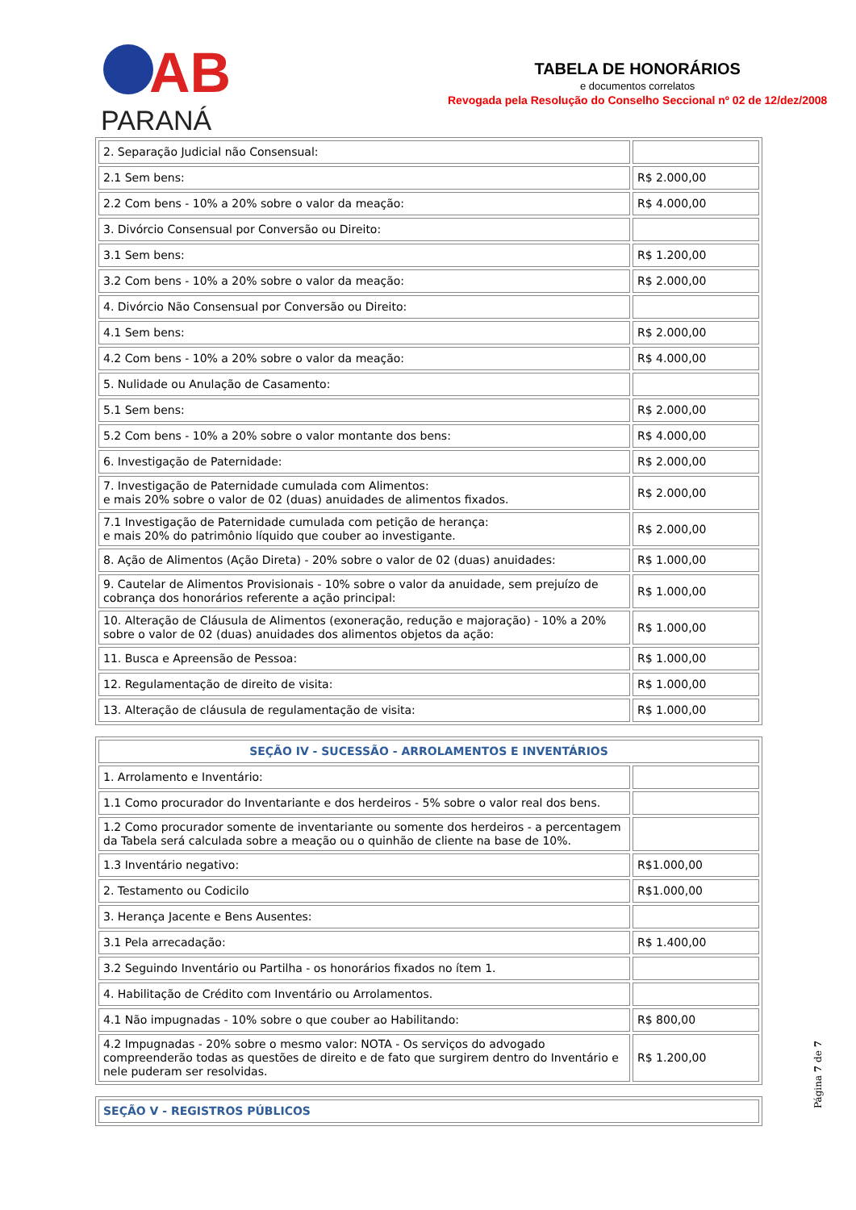AB
PARANÁ
TABELA DE HONORÁRIOS
e documentos correlatos
Revogada pela Resolução do Conselho Seccional nº 02 de 12/dez/2008
| 2. Separação Judicial não Consensual: | |
| 2.1 Sem bens: | R$ 2.000,00 |
| 2.2 Com bens - 10% a 20% sobre o valor da meação: | R$ 4.000,00 |
| 3. Divórcio Consensual por Conversão ou Direito: | |
| 3.1 Sem bens: | R$ 1.200,00 |
| 3.2 Com bens - 10% a 20% sobre o valor da meação: | R$ 2.000,00 |
| 4. Divórcio Não Consensual por Conversão ou Direito: | |
| 4.1 Sem bens: | R$ 2.000,00 |
| 4.2 Com bens - 10% a 20% sobre o valor da meação: | R$ 4.000,00 |
| 5. Nulidade ou Anulação de Casamento: | |
| 5.1 Sem bens: | R$ 2.000,00 |
| 5.2 Com bens - 10% a 20% sobre o valor montante dos bens: | R$ 4.000,00 |
| 6. Investigação de Paternidade: | R$ 2.000,00 |
| 7. Investigação de Paternidade cumulada com Alimentos: e mais 20% sobre o valor de 02 (duas) anuidades de alimentos fixados. | R$ 2.000,00 |
| 7.1 Investigação de Paternidade cumulada com petição de herança: e mais 20% do patrimônio líquido que couber ao investigante. | R$ 2.000,00 |
| 8. Ação de Alimentos (Ação Direta) - 20% sobre o valor de 02 (duas) anuidades: | R$ 1.000,00 |
| 9. Cautelar de Alimentos Provisionais - 10% sobre o valor da anuidade, sem prejuízo de cobrança dos honorários referente a ação principal: | R$ 1.000,00 |
| 10. Alteração de Cláusula de Alimentos (exoneração, redução e majoração) - 10% a 20% sobre o valor de 02 (duas) anuidades dos alimentos objetos da ação: | R$ 1.000,00 |
| 11. Busca e Apreensão de Pessoa: | R$ 1.000,00 |
| 12. Regulamentação de direito de visita: | R$ 1.000,00 |
| 13. Alteração de cláusula de regulamentação de visita: | R$ 1.000,00 |
| SEÇÃO IV - SUCESSÃO - ARROLAMENTOS E INVENTÁRIOS | |
| 1. Arrolamento e Inventário: | |
| 1.1 Como procurador do Inventariante e dos herdeiros - 5% sobre o valor real dos bens. | |
| 1.2 Como procurador somente de inventariante ou somente dos herdeiros - a percentagem da Tabela será calculada sobre a meação ou o quinhão de cliente na base de 10%. | |
| 1.3 Inventário negativo: | R$1.000,00 |
| 2. Testamento ou Codicilo | R$1.000,00 |
| 3. Herança Jacente e Bens Ausentes: | |
| 3.1 Pela arrecadação: | R$ 1.400,00 |
| 3.2 Seguindo Inventário ou Partilha - os honorários fixados no ítem 1. | |
| 4. Habilitação de Crédito com Inventário ou Arrolamentos. | |
| 4.1 Não impugnadas - 10% sobre o que couber ao Habilitando: | R$ 800,00 |
| 4.2 Impugnadas - 20% sobre o mesmo valor: NOTA - Os serviços do advogado compreenderão todas as questões de direito e de fato que surgirem dentro do Inventário e nele puderam ser resolvidas. | R$ 1.200,00 |
| SEÇÃO V - REGISTROS PÚBLICOS |
Página 7 de 7